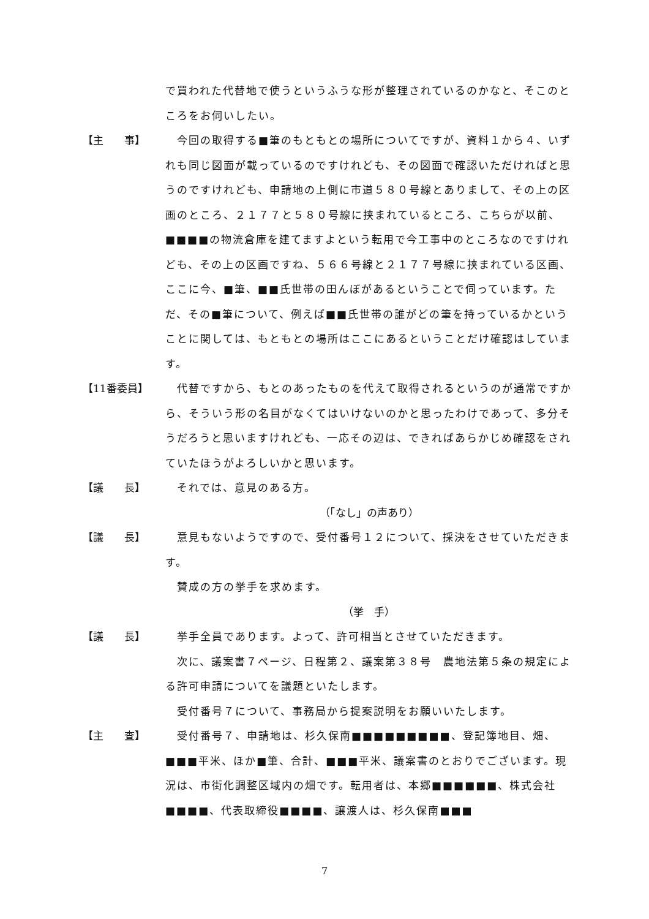で買われた代替地で使うというふうな形が整理されているのかなと、そこのところをお伺いしたい。
【主　　事】 　今回の取得する■筆のもともとの場所についてですが、資料１から４、いずれも同じ図面が載っているのですけれども、その図面で確認いただければと思うのですけれども、申請地の上側に市道５８０号線とありまして、その上の区画のところ、２１７７と５８０号線に挟まれているところ、こちらが以前、■■■■の物流倉庫を建てますよという転用で今工事中のところなのですけれども、その上の区画ですね、５６６号線と２１７７号線に挟まれている区画、ここに今、■筆、■■氏世帯の田んぼがあるということで伺っています。ただ、その■筆について、例えば■■氏世帯の誰がどの筆を持っているかということに関しては、もともとの場所はここにあるということだけ確認はしています。
【11番委員】 　代替ですから、もとのあったものを代えて取得されるというのが通常ですから、そういう形の名目がなくてはいけないのかと思ったわけであって、多分そうだろうと思いますけれども、一応その辺は、できればあらかじめ確認をされていたほうがよろしいかと思います。
【議　　長】 　それでは、意見のある方。
（「なし」の声あり）
【議　　長】 　意見もないようですので、受付番号１２について、採決をさせていただきます。
　賛成の方の挙手を求めます。
（挙　手）
【議　　長】 　挙手全員であります。よって、許可相当とさせていただきます。
　次に、議案書７ページ、日程第２、議案第３８号　農地法第５条の規定による許可申請についてを議題といたします。
　受付番号７について、事務局から提案説明をお願いいたします。
【主　　査】 　受付番号７、申請地は、杉久保南■■■■■■■■■、登記簿地目、畑、■■■平米、ほか■筆、合計、■■■平米、議案書のとおりでございます。現況は、市街化調整区域内の畑です。転用者は、本郷■■■■■■、株式会社■■■■、代表取締役■■■■、譲渡人は、杉久保南■■■
7